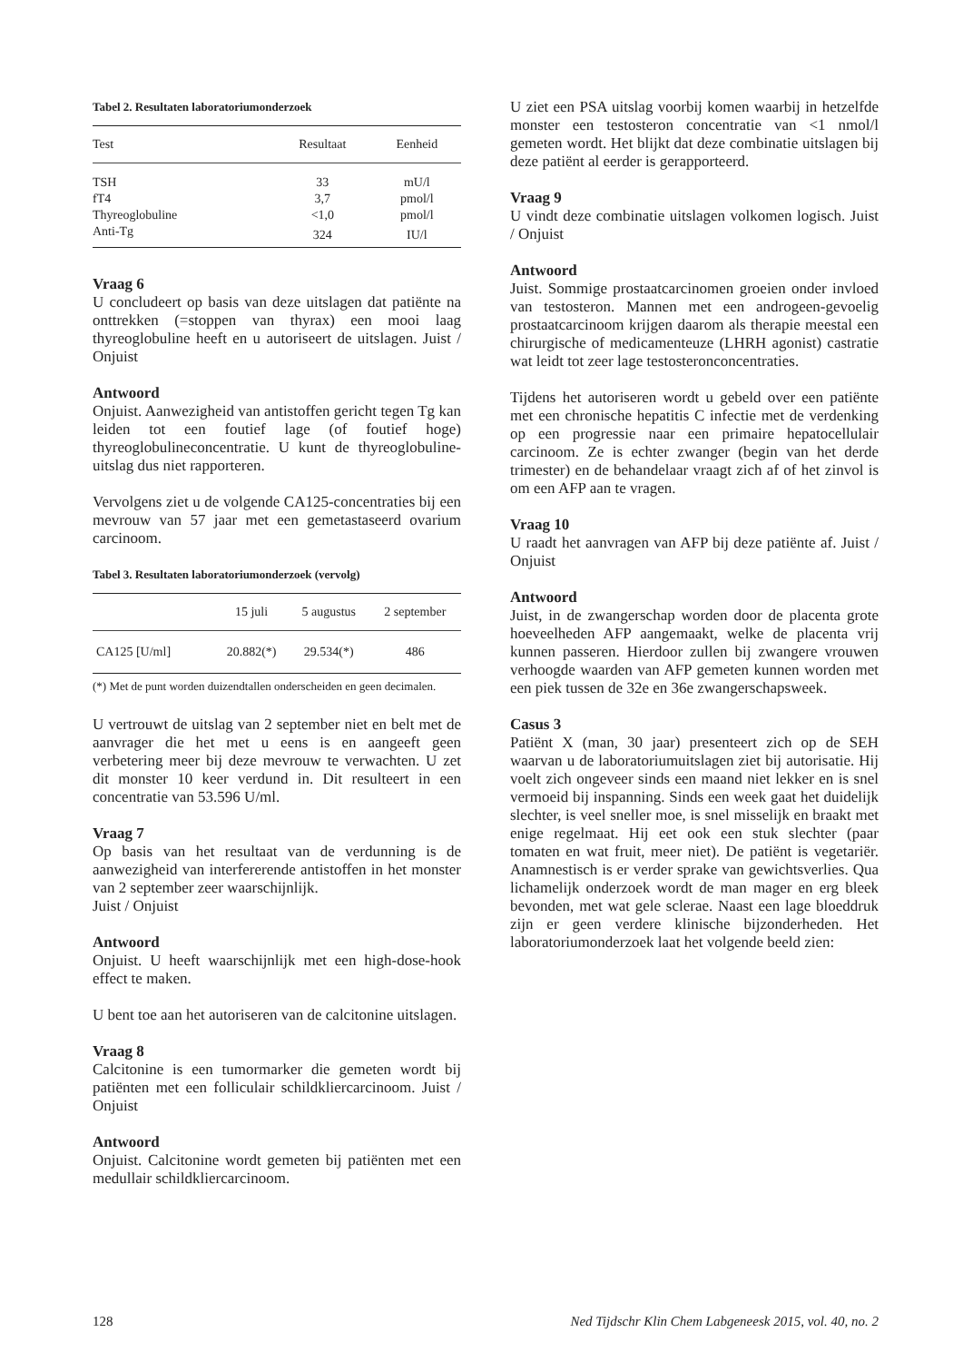Tabel 2. Resultaten laboratoriumonderzoek
| Test | Resultaat | Eenheid |
| --- | --- | --- |
| TSH | 33 | mU/l |
| fT4 | 3,7 | pmol/l |
| Thyreoglobuline | <1,0 | pmol/l |
| Anti-Tg | 324 | IU/l |
Vraag 6
U concludeert op basis van deze uitslagen dat patiënte na onttrekken (=stoppen van thyrax) een mooi laag thyreoglobuline heeft en u autoriseert de uitslagen. Juist / Onjuist
Antwoord
Onjuist. Aanwezigheid van antistoffen gericht tegen Tg kan leiden tot een foutief lage (of foutief hoge) thyreoglobulineconcentratie. U kunt de thyreoglobuline-uitslag dus niet rapporteren.
Vervolgens ziet u de volgende CA125-concentraties bij een mevrouw van 57 jaar met een gemetastaseerd ovarium carcinoom.
Tabel 3. Resultaten laboratoriumonderzoek (vervolg)
| | 15 juli | 5 augustus | 2 september |
| --- | --- | --- | --- |
| CA125 [U/ml] | 20.882(*) | 29.534(*) | 486 |
(*) Met de punt worden duizendtallen onderscheiden en geen decimalen.
U vertrouwt de uitslag van 2 september niet en belt met de aanvrager die het met u eens is en aangeeft geen verbetering meer bij deze mevrouw te verwachten. U zet dit monster 10 keer verdund in. Dit resulteert in een concentratie van 53.596 U/ml.
Vraag 7
Op basis van het resultaat van de verdunning is de aanwezigheid van interfererende antistoffen in het monster van 2 september zeer waarschijnlijk.
Juist / Onjuist
Antwoord
Onjuist. U heeft waarschijnlijk met een high-dose-hook effect te maken.
U bent toe aan het autoriseren van de calcitonine uitslagen.
Vraag 8
Calcitonine is een tumormarker die gemeten wordt bij patiënten met een folliculair schildkliercarcinoom. Juist / Onjuist
Antwoord
Onjuist. Calcitonine wordt gemeten bij patiënten met een medullair schildkliercarcinoom.
U ziet een PSA uitslag voorbij komen waarbij in hetzelfde monster een testosteron concentratie van <1 nmol/l gemeten wordt. Het blijkt dat deze combinatie uitslagen bij deze patiënt al eerder is gerapporteerd.
Vraag 9
U vindt deze combinatie uitslagen volkomen logisch. Juist / Onjuist
Antwoord
Juist. Sommige prostaatcarcinomen groeien onder invloed van testosteron. Mannen met een androgeen-gevoelig prostaatcarcinoom krijgen daarom als therapie meestal een chirurgische of medicamenteuze (LHRH agonist) castratie wat leidt tot zeer lage testosteronconcentraties.
Tijdens het autoriseren wordt u gebeld over een patiënte met een chronische hepatitis C infectie met de verdenking op een progressie naar een primaire hepatocellulair carcinoom. Ze is echter zwanger (begin van het derde trimester) en de behandelaar vraagt zich af of het zinvol is om een AFP aan te vragen.
Vraag 10
U raadt het aanvragen van AFP bij deze patiënte af. Juist / Onjuist
Antwoord
Juist, in de zwangerschap worden door de placenta grote hoeveelheden AFP aangemaakt, welke de placenta vrij kunnen passeren. Hierdoor zullen bij zwangere vrouwen verhoogde waarden van AFP gemeten kunnen worden met een piek tussen de 32e en 36e zwangerschapsweek.
Casus 3
Patiënt X (man, 30 jaar) presenteert zich op de SEH waarvan u de laboratoriumuitslagen ziet bij autorisatie. Hij voelt zich ongeveer sinds een maand niet lekker en is snel vermoeid bij inspanning. Sinds een week gaat het duidelijk slechter, is veel sneller moe, is snel misselijk en braakt met enige regelmaat. Hij eet ook een stuk slechter (paar tomaten en wat fruit, meer niet). De patiënt is vegetariër. Anamnestisch is er verder sprake van gewichtsverlies. Qua lichamelijk onderzoek wordt de man mager en erg bleek bevonden, met wat gele sclerae. Naast een lage bloeddruk zijn er geen verdere klinische bijzonderheden. Het laboratoriumonderzoek laat het volgende beeld zien:
128 Ned Tijdschr Klin Chem Labgeneesk 2015, vol. 40, no. 2